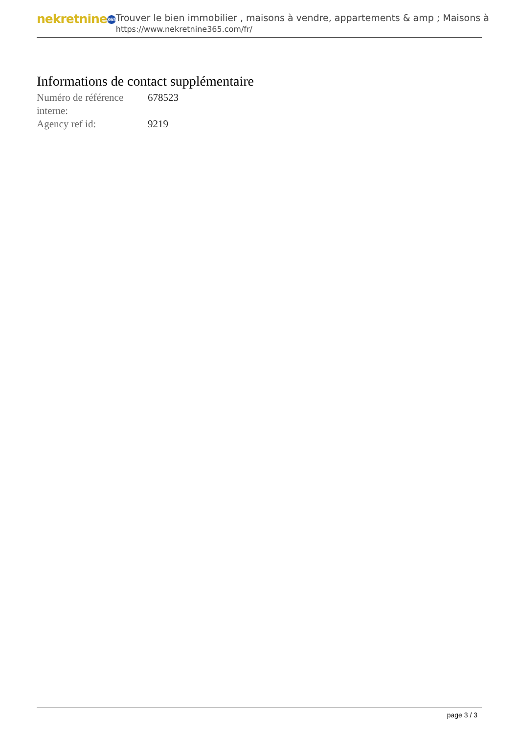nekretnine 365
Trouver le bien immobilier , maisons à vendre, appartements & amp ; Maisons à
https://www.nekretnine365.com/fr/
Informations de contact supplémentaire
| Numéro de référence interne: | 678523 |
| Agency ref id: | 9219 |
page 3 / 3